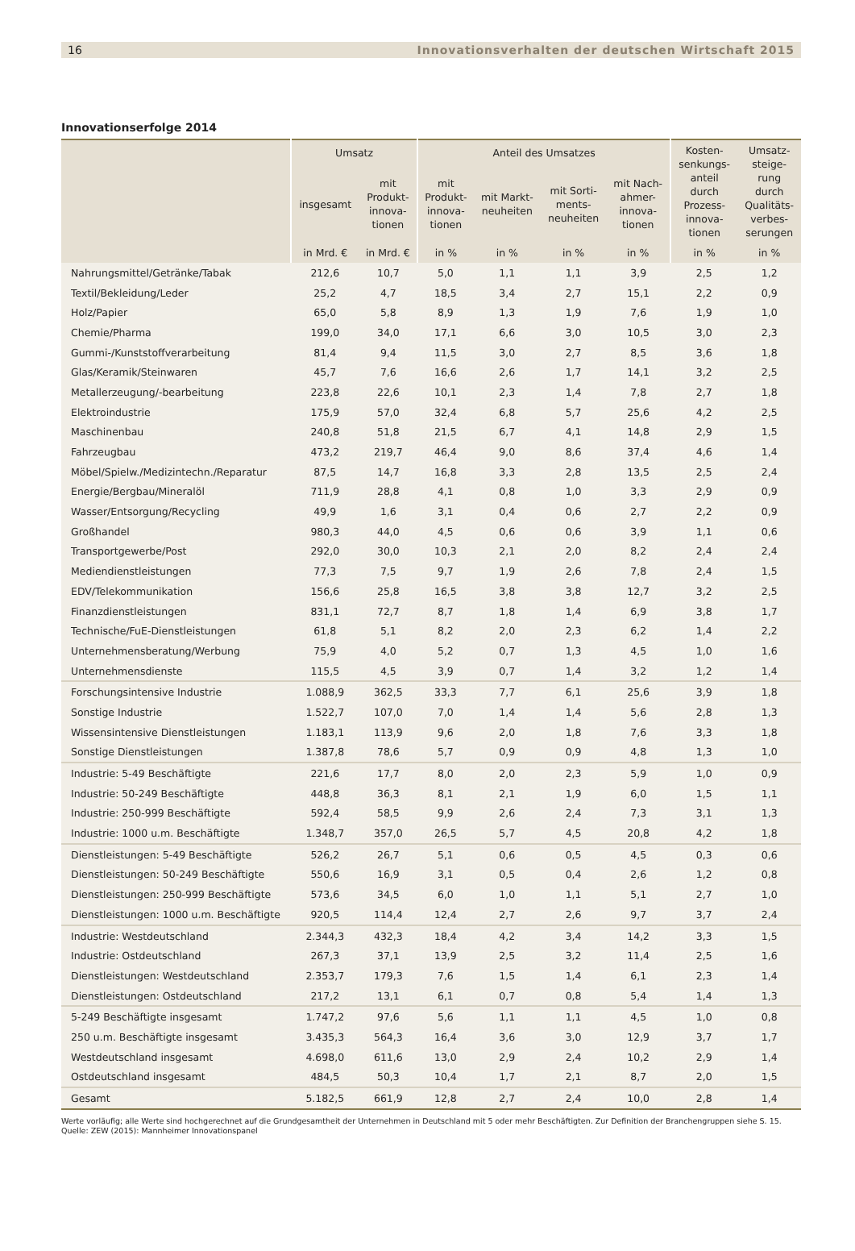16 Innovationsverhalten der deutschen Wirtschaft 2015
Innovationserfolge 2014
| | Umsatz | | Anteil des Umsatzes | | | | Kosten- senkungs- anteil durch Prozess- innova- tionen | Umsatz- steige- rung durch Qualitäts- verbes- serungen |
| --- | --- | --- | --- | --- | --- | --- | --- | --- |
| | insgesamt | mit Produkt- innova- tionen | mit Produkt- innova- tionen | mit Markt- neuheiten | mit Sorti- ments- neuheiten | mit Nach- ahmer- innova- tionen | | |
| | in Mrd. € | in Mrd. € | in % | in % | in % | in % | in % | in % |
| Nahrungsmittel/Getränke/Tabak | 212,6 | 10,7 | 5,0 | 1,1 | 1,1 | 3,9 | 2,5 | 1,2 |
| Textil/Bekleidung/Leder | 25,2 | 4,7 | 18,5 | 3,4 | 2,7 | 15,1 | 2,2 | 0,9 |
| Holz/Papier | 65,0 | 5,8 | 8,9 | 1,3 | 1,9 | 7,6 | 1,9 | 1,0 |
| Chemie/Pharma | 199,0 | 34,0 | 17,1 | 6,6 | 3,0 | 10,5 | 3,0 | 2,3 |
| Gummi-/Kunststoffverarbeitung | 81,4 | 9,4 | 11,5 | 3,0 | 2,7 | 8,5 | 3,6 | 1,8 |
| Glas/Keramik/Steinwaren | 45,7 | 7,6 | 16,6 | 2,6 | 1,7 | 14,1 | 3,2 | 2,5 |
| Metallerzeugung/-bearbeitung | 223,8 | 22,6 | 10,1 | 2,3 | 1,4 | 7,8 | 2,7 | 1,8 |
| Elektroindustrie | 175,9 | 57,0 | 32,4 | 6,8 | 5,7 | 25,6 | 4,2 | 2,5 |
| Maschinenbau | 240,8 | 51,8 | 21,5 | 6,7 | 4,1 | 14,8 | 2,9 | 1,5 |
| Fahrzeugbau | 473,2 | 219,7 | 46,4 | 9,0 | 8,6 | 37,4 | 4,6 | 1,4 |
| Möbel/Spielw./Medizintechn./Reparatur | 87,5 | 14,7 | 16,8 | 3,3 | 2,8 | 13,5 | 2,5 | 2,4 |
| Energie/Bergbau/Mineralöl | 711,9 | 28,8 | 4,1 | 0,8 | 1,0 | 3,3 | 2,9 | 0,9 |
| Wasser/Entsorgung/Recycling | 49,9 | 1,6 | 3,1 | 0,4 | 0,6 | 2,7 | 2,2 | 0,9 |
| Großhandel | 980,3 | 44,0 | 4,5 | 0,6 | 0,6 | 3,9 | 1,1 | 0,6 |
| Transportgewerbe/Post | 292,0 | 30,0 | 10,3 | 2,1 | 2,0 | 8,2 | 2,4 | 2,4 |
| Mediendienstleistungen | 77,3 | 7,5 | 9,7 | 1,9 | 2,6 | 7,8 | 2,4 | 1,5 |
| EDV/Telekommunikation | 156,6 | 25,8 | 16,5 | 3,8 | 3,8 | 12,7 | 3,2 | 2,5 |
| Finanzdienstleistungen | 831,1 | 72,7 | 8,7 | 1,8 | 1,4 | 6,9 | 3,8 | 1,7 |
| Technische/FuE-Dienstleistungen | 61,8 | 5,1 | 8,2 | 2,0 | 2,3 | 6,2 | 1,4 | 2,2 |
| Unternehmensberatung/Werbung | 75,9 | 4,0 | 5,2 | 0,7 | 1,3 | 4,5 | 1,0 | 1,6 |
| Unternehmensdienste | 115,5 | 4,5 | 3,9 | 0,7 | 1,4 | 3,2 | 1,2 | 1,4 |
| Forschungsintensive Industrie | 1.088,9 | 362,5 | 33,3 | 7,7 | 6,1 | 25,6 | 3,9 | 1,8 |
| Sonstige Industrie | 1.522,7 | 107,0 | 7,0 | 1,4 | 1,4 | 5,6 | 2,8 | 1,3 |
| Wissensintensive Dienstleistungen | 1.183,1 | 113,9 | 9,6 | 2,0 | 1,8 | 7,6 | 3,3 | 1,8 |
| Sonstige Dienstleistungen | 1.387,8 | 78,6 | 5,7 | 0,9 | 0,9 | 4,8 | 1,3 | 1,0 |
| Industrie: 5-49 Beschäftigte | 221,6 | 17,7 | 8,0 | 2,0 | 2,3 | 5,9 | 1,0 | 0,9 |
| Industrie: 50-249 Beschäftigte | 448,8 | 36,3 | 8,1 | 2,1 | 1,9 | 6,0 | 1,5 | 1,1 |
| Industrie: 250-999 Beschäftigte | 592,4 | 58,5 | 9,9 | 2,6 | 2,4 | 7,3 | 3,1 | 1,3 |
| Industrie: 1000 u.m. Beschäftigte | 1.348,7 | 357,0 | 26,5 | 5,7 | 4,5 | 20,8 | 4,2 | 1,8 |
| Dienstleistungen: 5-49 Beschäftigte | 526,2 | 26,7 | 5,1 | 0,6 | 0,5 | 4,5 | 0,3 | 0,6 |
| Dienstleistungen: 50-249 Beschäftigte | 550,6 | 16,9 | 3,1 | 0,5 | 0,4 | 2,6 | 1,2 | 0,8 |
| Dienstleistungen: 250-999 Beschäftigte | 573,6 | 34,5 | 6,0 | 1,0 | 1,1 | 5,1 | 2,7 | 1,0 |
| Dienstleistungen: 1000 u.m. Beschäftigte | 920,5 | 114,4 | 12,4 | 2,7 | 2,6 | 9,7 | 3,7 | 2,4 |
| Industrie: Westdeutschland | 2.344,3 | 432,3 | 18,4 | 4,2 | 3,4 | 14,2 | 3,3 | 1,5 |
| Industrie: Ostdeutschland | 267,3 | 37,1 | 13,9 | 2,5 | 3,2 | 11,4 | 2,5 | 1,6 |
| Dienstleistungen: Westdeutschland | 2.353,7 | 179,3 | 7,6 | 1,5 | 1,4 | 6,1 | 2,3 | 1,4 |
| Dienstleistungen: Ostdeutschland | 217,2 | 13,1 | 6,1 | 0,7 | 0,8 | 5,4 | 1,4 | 1,3 |
| 5-249 Beschäftigte insgesamt | 1.747,2 | 97,6 | 5,6 | 1,1 | 1,1 | 4,5 | 1,0 | 0,8 |
| 250 u.m. Beschäftigte insgesamt | 3.435,3 | 564,3 | 16,4 | 3,6 | 3,0 | 12,9 | 3,7 | 1,7 |
| Westdeutschland insgesamt | 4.698,0 | 611,6 | 13,0 | 2,9 | 2,4 | 10,2 | 2,9 | 1,4 |
| Ostdeutschland insgesamt | 484,5 | 50,3 | 10,4 | 1,7 | 2,1 | 8,7 | 2,0 | 1,5 |
| Gesamt | 5.182,5 | 661,9 | 12,8 | 2,7 | 2,4 | 10,0 | 2,8 | 1,4 |
Werte vorläufig; alle Werte sind hochgerechnet auf die Grundgesamtheit der Unternehmen in Deutschland mit 5 oder mehr Beschäftigten. Zur Definition der Branchengruppen siehe S. 15.
Quelle: ZEW (2015): Mannheimer Innovationspanel